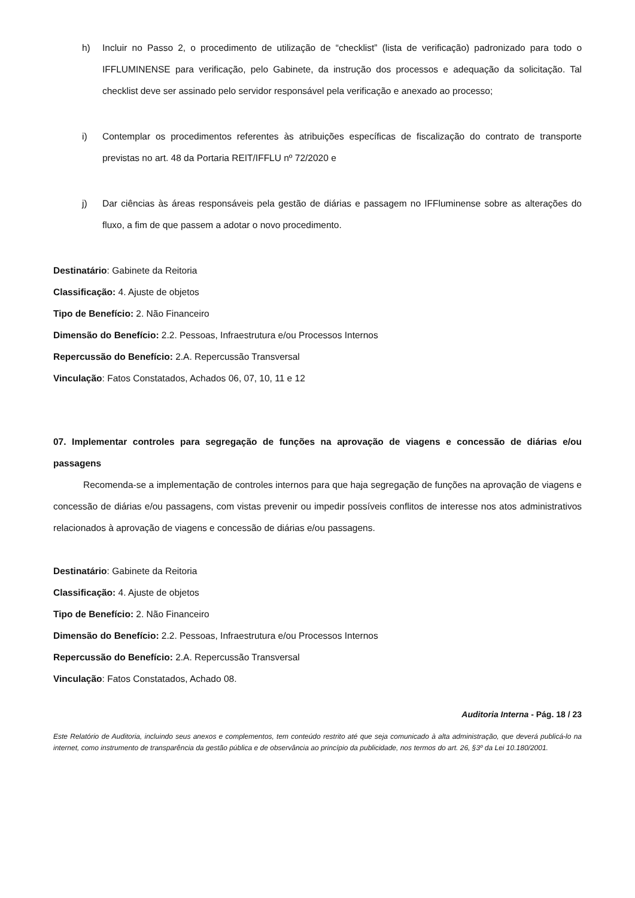h) Incluir no Passo 2, o procedimento de utilização de “checklist” (lista de verificação) padronizado para todo o IFFLUMINENSE para verificação, pelo Gabinete, da instrução dos processos e adequação da solicitação. Tal checklist deve ser assinado pelo servidor responsável pela verificação e anexado ao processo;
i) Contemplar os procedimentos referentes às atribuições específicas de fiscalização do contrato de transporte previstas no art. 48 da Portaria REIT/IFFLU nº 72/2020 e
j) Dar ciências às áreas responsáveis pela gestão de diárias e passagem no IFFluminense sobre as alterações do fluxo, a fim de que passem a adotar o novo procedimento.
Destinatário: Gabinete da Reitoria
Classificação: 4. Ajuste de objetos
Tipo de Benefício: 2. Não Financeiro
Dimensão do Benefício: 2.2. Pessoas, Infraestrutura e/ou Processos Internos
Repercussão do Benefício: 2.A. Repercussão Transversal
Vinculação: Fatos Constatados, Achados 06, 07, 10, 11 e 12
07. Implementar controles para segregação de funções na aprovação de viagens e concessão de diárias e/ou passagens
Recomenda-se a implementação de controles internos para que haja segregação de funções na aprovação de viagens e concessão de diárias e/ou passagens, com vistas prevenir ou impedir possíveis conflitos de interesse nos atos administrativos relacionados à aprovação de viagens e concessão de diárias e/ou passagens.
Destinatário: Gabinete da Reitoria
Classificação: 4. Ajuste de objetos
Tipo de Benefício: 2. Não Financeiro
Dimensão do Benefício: 2.2. Pessoas, Infraestrutura e/ou Processos Internos
Repercussão do Benefício: 2.A. Repercussão Transversal
Vinculação: Fatos Constatados, Achado 08.
Auditoria Interna - Pág. 18 / 23
Este Relatório de Auditoria, incluindo seus anexos e complementos, tem conteúdo restrito até que seja comunicado à alta administração, que deverá publicá-lo na internet, como instrumento de transparência da gestão pública e de observância ao princípio da publicidade, nos termos do art. 26, §3º da Lei 10.180/2001.